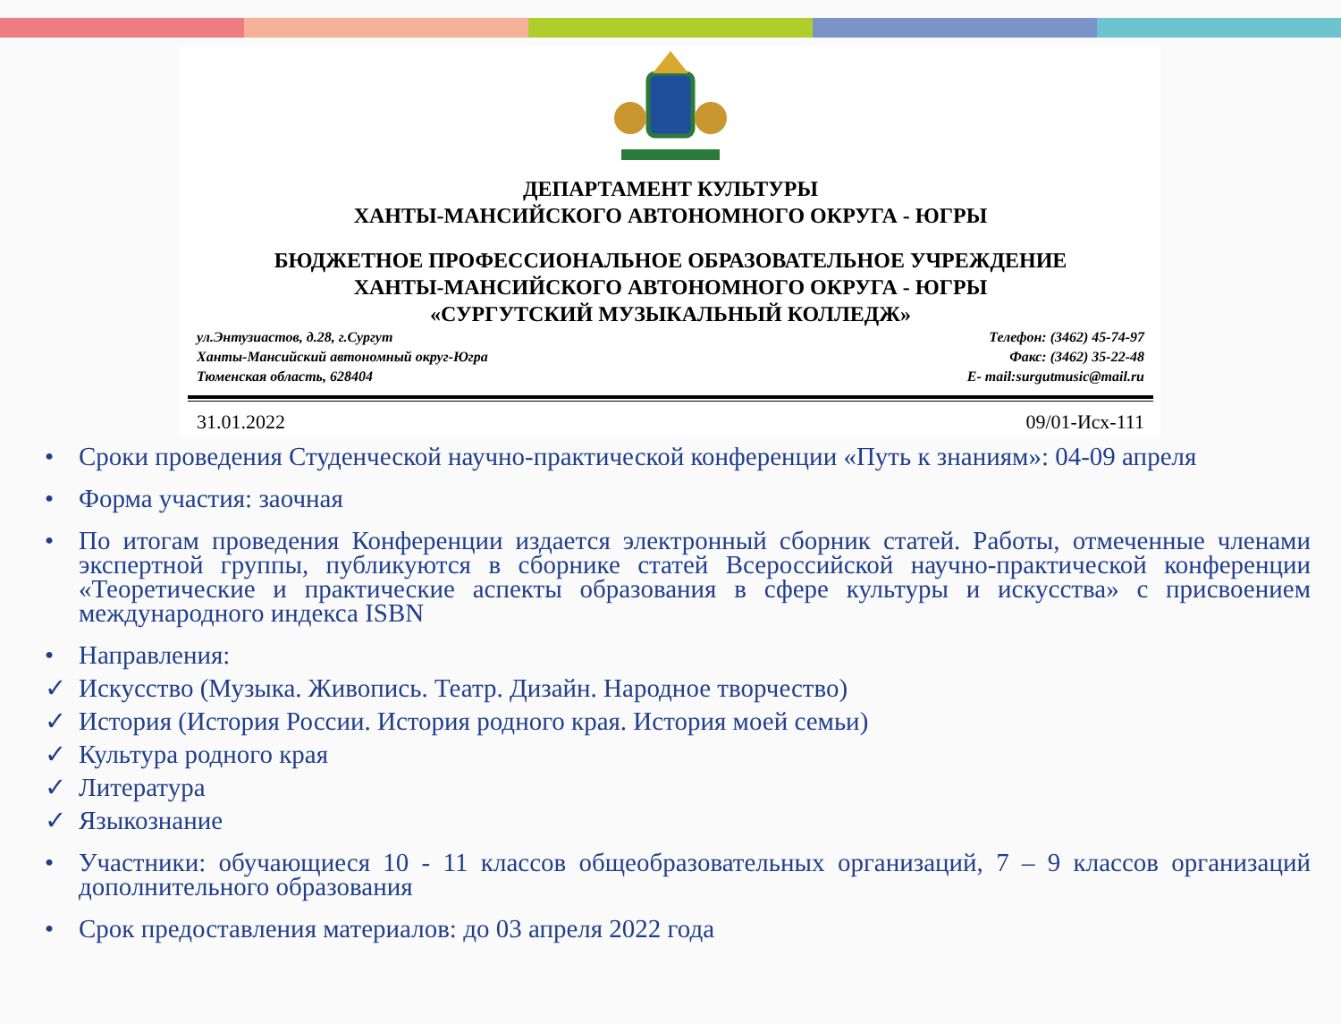ДЕПАРТАМЕНТ КУЛЬТУРЫ
ХАНТЫ-МАНСИЙСКОГО АВТОНОМНОГО ОКРУГА - ЮГРЫ
БЮДЖЕТНОЕ ПРОФЕССИОНАЛЬНОЕ ОБРАЗОВАТЕЛЬНОЕ УЧРЕЖДЕНИЕ
ХАНТЫ-МАНСИЙСКОГО АВТОНОМНОГО ОКРУГА - ЮГРЫ
«СУРГУТСКИЙ МУЗЫКАЛЬНЫЙ КОЛЛЕДЖ»
ул.Энтузиастов, д.28, г.Сургут
Ханты-Мансийский автономный округ-Югра
Тюменская область, 628404
Телефон: (3462) 45-74-97
Факс: (3462) 35-22-48
E- mail:surgutmusic@mail.ru
31.01.2022 09/01-Исх-111
• Сроки проведения Студенческой научно-практической конференции «Путь к знаниям»: 04-09 апреля
• Форма участия: заочная
• По итогам проведения Конференции издается электронный сборник статей. Работы, отмеченные членами экспертной группы, публикуются в сборнике статей Всероссийской научно-практической конференции «Теоретические и практические аспекты образования в сфере культуры и искусства» с присвоением международного индекса ISBN
• Направления:
✓ Искусство (Музыка. Живопись. Театр. Дизайн. Народное творчество)
✓ История (История России. История родного края. История моей семьи)
✓ Культура родного края
✓ Литература
✓ Языкознание
• Участники: обучающиеся 10 - 11 классов общеобразовательных организаций, 7 – 9 классов организаций дополнительного образования
• Срок предоставления материалов: до 03 апреля 2022 года